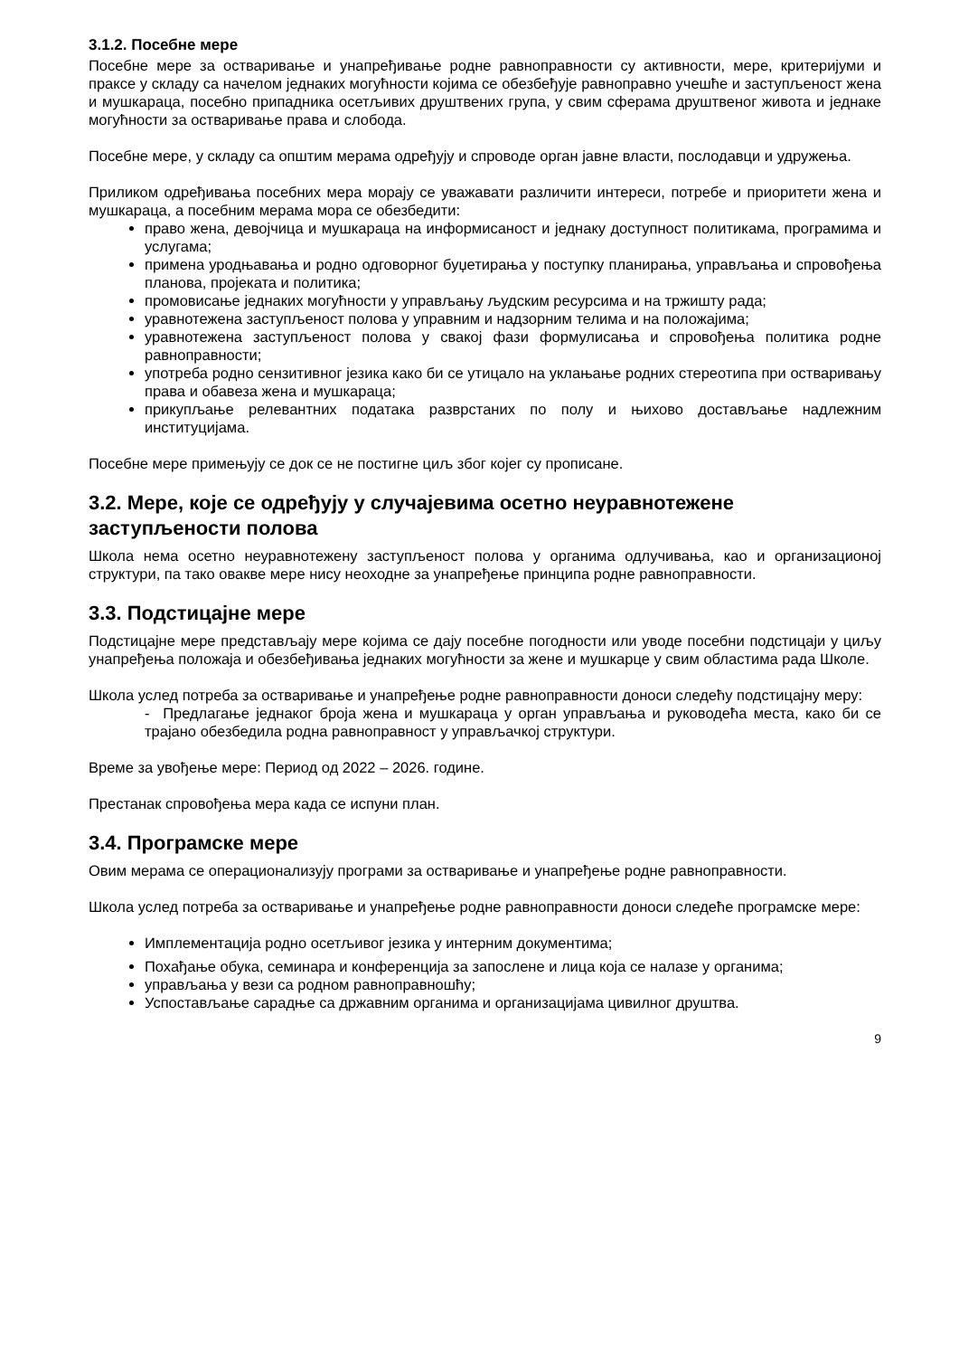3.1.2. Посебне мере
Посебне мере за остваривање и унапређивање родне равноправности су активности, мере, критеријуми и праксе у складу са начелом једнаких могућности којима се обезбеђује равноправно учешће и заступљеност жена и мушкараца, посебно припадника осетљивих друштвених група, у свим сферама друштвеног живота и једнаке могућности за остваривање права и слобода.
Посебне мере, у складу са општим мерама одређују и спроводе орган јавне власти, послодавци и удружења.
Приликом одређивања посебних мера морају се уважавати различити интереси, потребе и приоритети жена и мушкараца, а посебним мерама мора се обезбедити:
право жена, девојчица и мушкараца на информисаност и једнаку доступност политикама, програмима и услугама;
примена уродњавања и родно одговорног буџетирања у поступку планирања, управљања и спровођења планова, пројеката и политика;
промовисање једнаких могућности у управљању људским ресурсима и на тржишту рада;
уравнотежена заступљеност полова у управним и надзорним телима и на положајима;
уравнотежена заступљеност полова у свакој фази формулисања и спровођења политика родне равноправности;
употреба родно сензитивног језика како би се утицало на уклањање родних стереотипа при остваривању права и обавеза жена и мушкараца;
прикупљање релевантних података разврстаних по полу и њихово достављање надлежним институцијама.
Посебне мере примењују се док се не постигне циљ због којег су прописане.
3.2. Мере, које се одређују у случајевима осетно неуравнотежене заступљености полова
Школа нема осетно неуравнотежену заступљеност полова у органима одлучивања, као и организационој структури, па тако овакве мере нису неоходне за унапређење принципа родне равноправности.
3.3. Подстицајне мере
Подстицајне мере представљају мере којима се дају посебне погодности или уводе посебни подстицаји у циљу унапређења положаја и обезбеђивања једнаких могућности за жене и мушкарце у свим областима рада Школе.
Школа услед потреба за остваривање и унапређење родне равноправности доноси следећу подстицајну меру:
- Предлагање једнаког броја жена и мушкараца у орган управљања и руководећа места, како би се трајано обезбедила родна равноправност у управљачкој структури.
Време за увођење мере: Период од 2022 – 2026. године.
Престанак спровођења мера када се испуни план.
3.4. Програмске мере
Овим мерама се операционализују програми за остваривање и унапређење родне равноправности.
Школа услед потреба за остваривање и унапређење родне равноправности доноси следеће програмске мере:
Имплементација родно осетљивог језика у интерним документима;
Похађање обука, семинара и конференција за запослене и лица која се налазе у органима;
управљања у вези са родном равноправношћу;
Успостављање сарадње са државним органима и организацијама цивилног друштва.
9